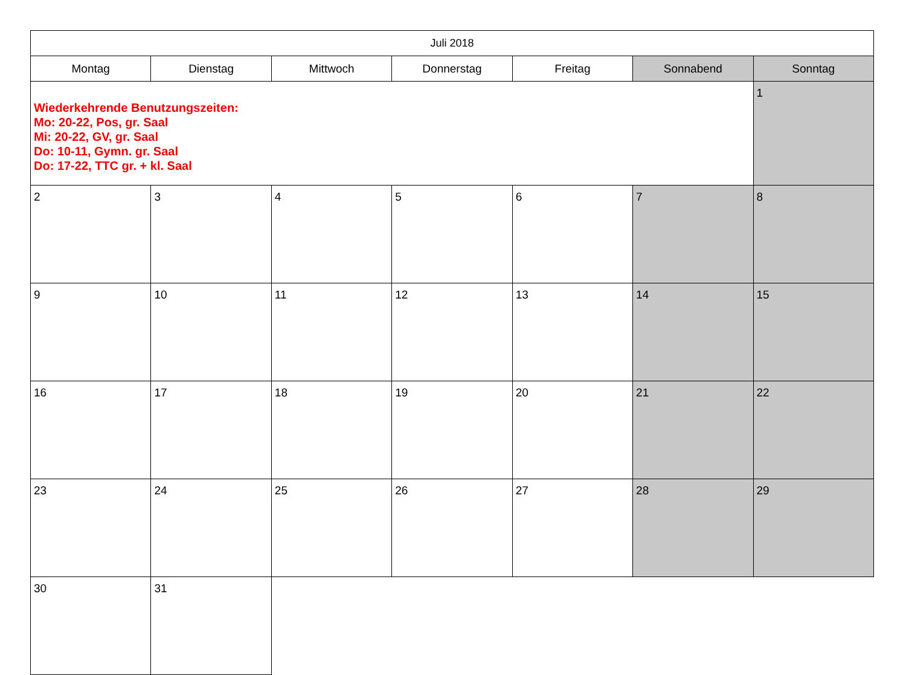| Juli 2018 | | | | | | |
| Montag | Dienstag | Mittwoch | Donnerstag | Freitag | Sonnabend | Sonntag |
| Wiederkehrende Benutzungszeiten: Mo: 20-22, Pos, gr. Saal Mi: 20-22, GV, gr. Saal Do: 10-11, Gymn. gr. Saal Do: 17-22, TTC gr. + kl. Saal | | | | | | 1 |
| 2 | 3 | 4 | 5 | 6 | 7 | 8 |
| 9 | 10 | 11 | 12 | 13 | 14 | 15 |
| 16 | 17 | 18 | 19 | 20 | 21 | 22 |
| 23 | 24 | 25 | 26 | 27 | 28 | 29 |
| 30 | 31 | | | | | |